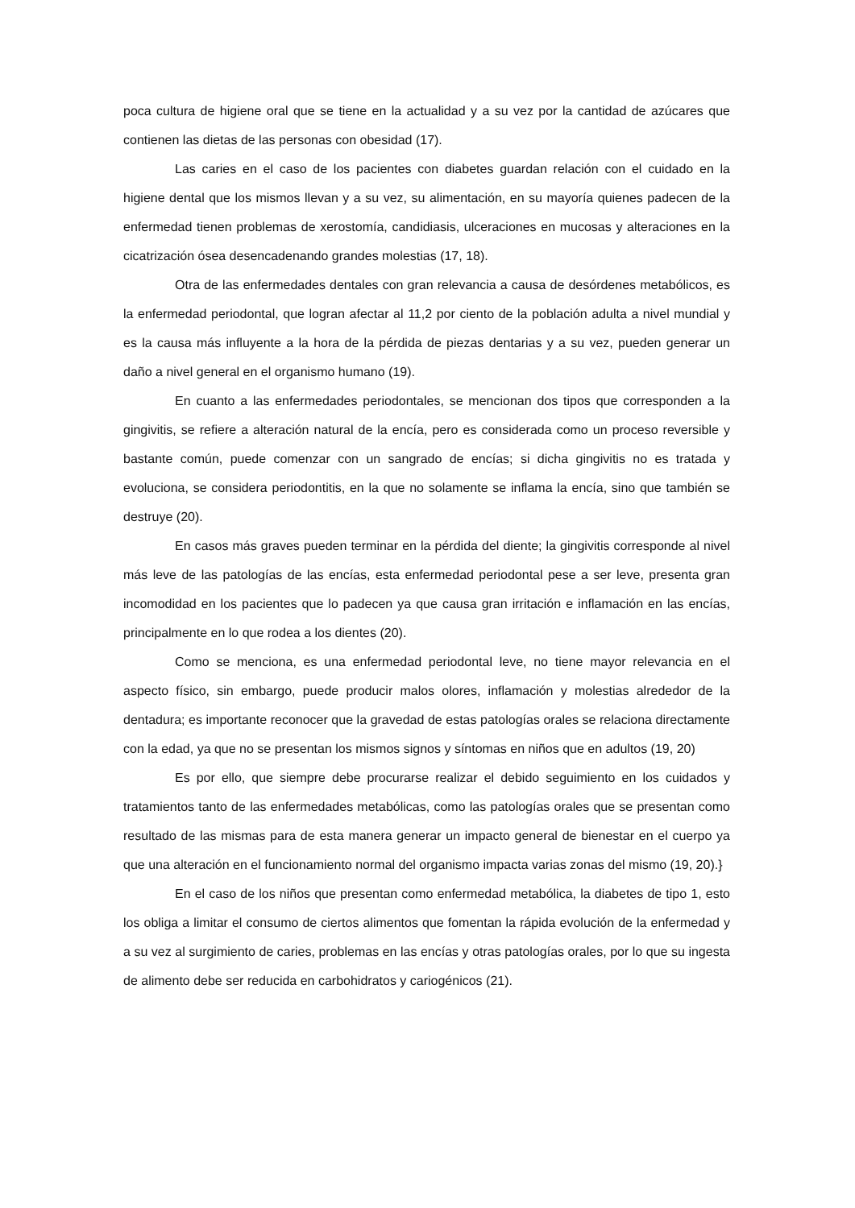poca cultura de higiene oral que se tiene en la actualidad y a su vez por la cantidad de azúcares que contienen las dietas de las personas con obesidad (17).
Las caries en el caso de los pacientes con diabetes guardan relación con el cuidado en la higiene dental que los mismos llevan y a su vez, su alimentación, en su mayoría quienes padecen de la enfermedad tienen problemas de xerostomía, candidiasis, ulceraciones en mucosas y alteraciones en la cicatrización ósea desencadenando grandes molestias (17, 18).
Otra de las enfermedades dentales con gran relevancia a causa de desórdenes metabólicos, es la enfermedad periodontal, que logran afectar al 11,2 por ciento de la población adulta a nivel mundial y es la causa más influyente a la hora de la pérdida de piezas dentarias y a su vez, pueden generar un daño a nivel general en el organismo humano (19).
En cuanto a las enfermedades periodontales, se mencionan dos tipos que corresponden a la gingivitis, se refiere a alteración natural de la encía, pero es considerada como un proceso reversible y bastante común, puede comenzar con un sangrado de encías; si dicha gingivitis no es tratada y evoluciona, se considera periodontitis, en la que no solamente se inflama la encía, sino que también se destruye (20).
En casos más graves pueden terminar en la pérdida del diente; la gingivitis corresponde al nivel más leve de las patologías de las encías, esta enfermedad periodontal pese a ser leve, presenta gran incomodidad en los pacientes que lo padecen ya que causa gran irritación e inflamación en las encías, principalmente en lo que rodea a los dientes (20).
Como se menciona, es una enfermedad periodontal leve, no tiene mayor relevancia en el aspecto físico, sin embargo, puede producir malos olores, inflamación y molestias alrededor de la dentadura; es importante reconocer que la gravedad de estas patologías orales se relaciona directamente con la edad, ya que no se presentan los mismos signos y síntomas en niños que en adultos (19, 20)
Es por ello, que siempre debe procurarse realizar el debido seguimiento en los cuidados y tratamientos tanto de las enfermedades metabólicas, como las patologías orales que se presentan como resultado de las mismas para de esta manera generar un impacto general de bienestar en el cuerpo ya que una alteración en el funcionamiento normal del organismo impacta varias zonas del mismo (19, 20).}
En el caso de los niños que presentan como enfermedad metabólica, la diabetes de tipo 1, esto los obliga a limitar el consumo de ciertos alimentos que fomentan la rápida evolución de la enfermedad y a su vez al surgimiento de caries, problemas en las encías y otras patologías orales, por lo que su ingesta de alimento debe ser reducida en carbohidratos y cariogénicos (21).